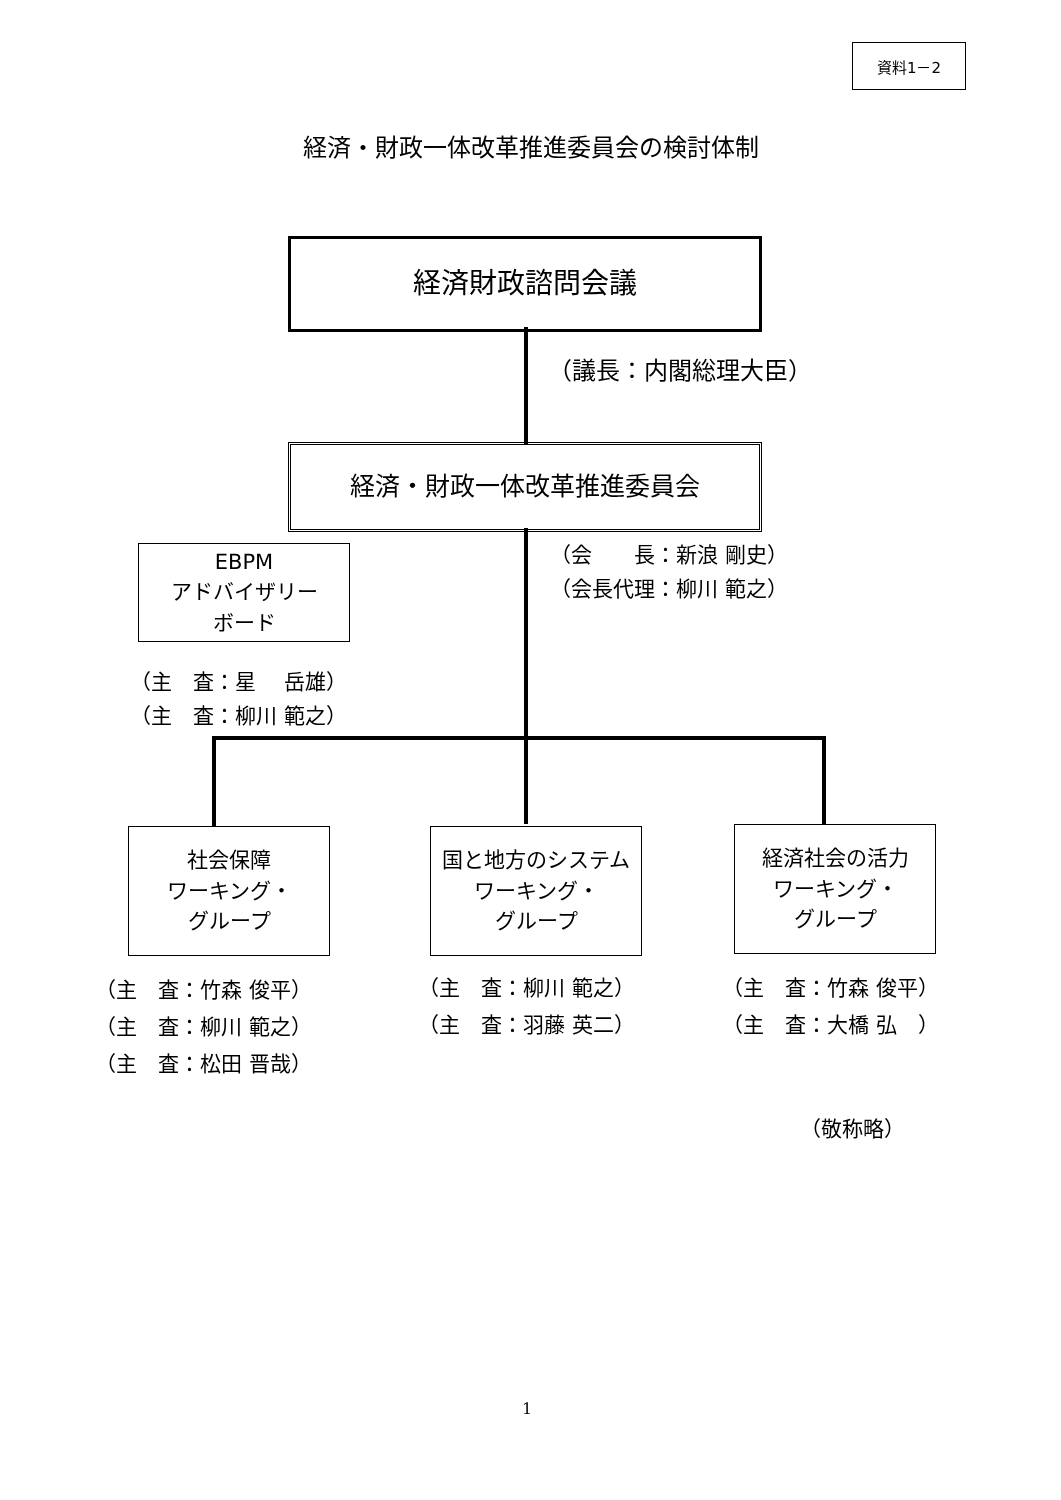資料1－2
経済・財政一体改革推進委員会の検討体制
経済財政諮問会議
（議長：内閣総理大臣）
経済・財政一体改革推進委員会
（会　　長：新浪 剛史） （会長代理：柳川 範之）
EBPM
アドバイザリー
ボード
（主　査：星　 岳雄） （主　査：柳川 範之）
社会保障
ワーキング・
グループ
国と地方のシステム
ワーキング・
グループ
経済社会の活力
ワーキング・
グループ
（主　査：竹森 俊平） （主　査：柳川 範之） （主　査：松田 晋哉）
（主　査：柳川 範之） （主　査：羽藤 英二）
（主　査：竹森 俊平） （主　査：大橋 弘　）
（敬称略）
1